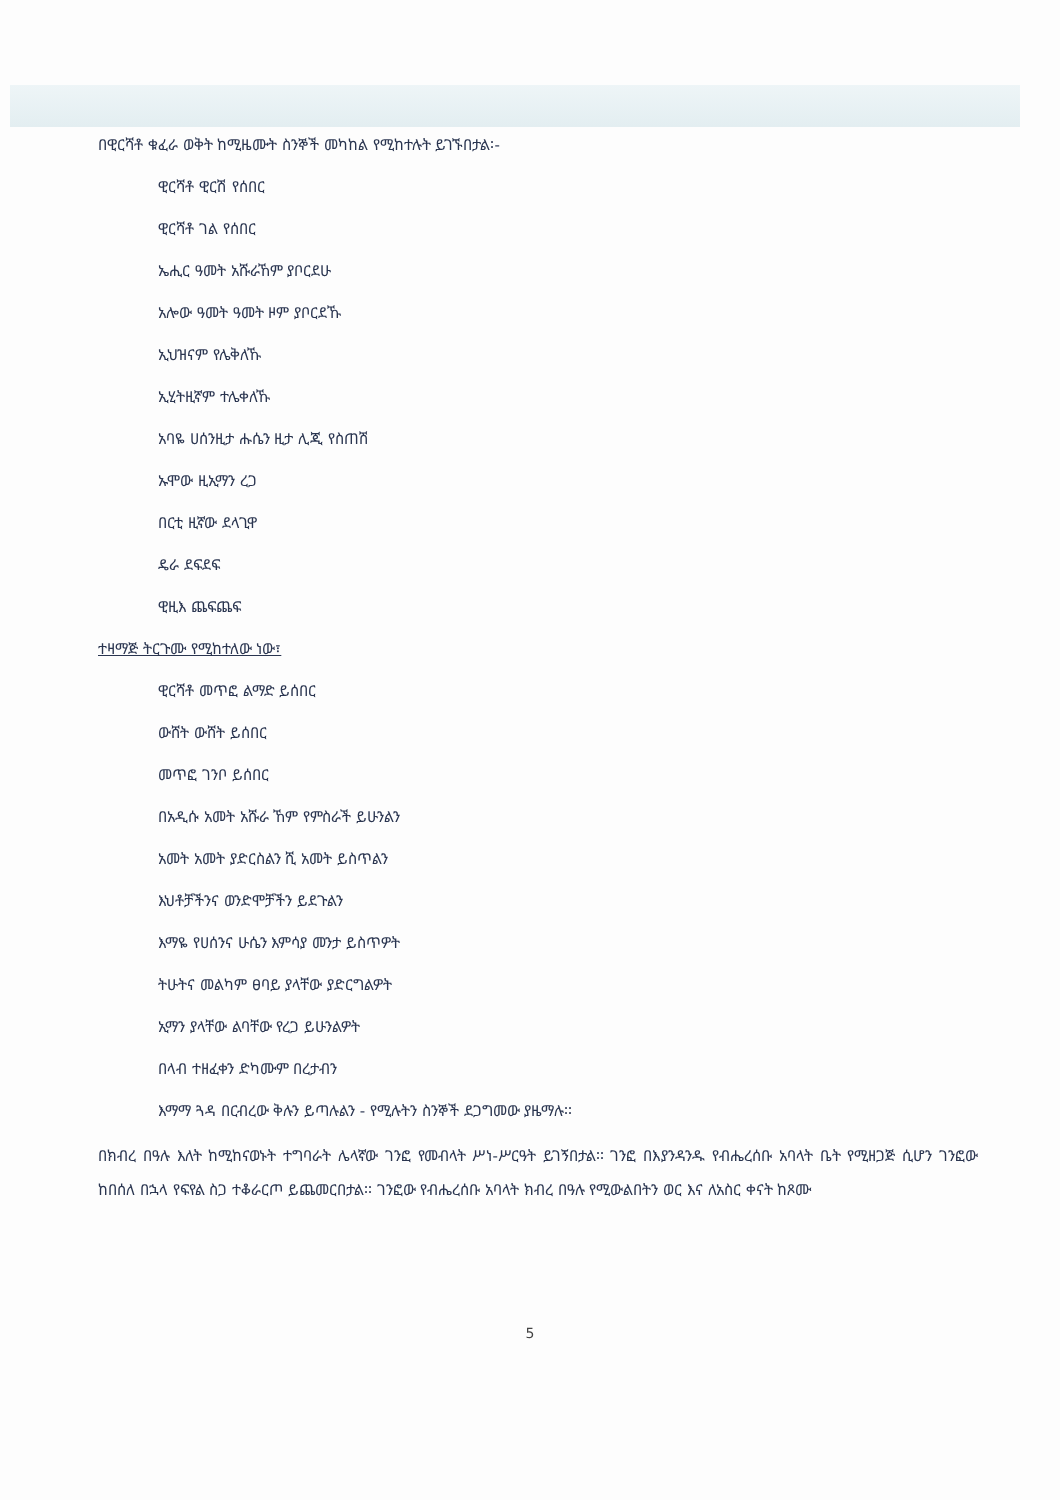በዊርሻቶ ቁፈራ ወቅት ከሚዜሙት ስንኞች መካከል የሚከተሉት ይገኙበታል፡-
ዊርሻቶ ዊርሽ የሰበር
ዊርሻቶ ገል የሰበር
ኤሒር ዓመት አሹራኸም ያቦርደሁ
አሎው ዓመት ዓመት ዞም ያቦርደኹ
ኢህዝናም የሌቅለኹ
ኢሂትዚኛም ተሌቀለኹ
አባዬ ሀሰንዚታ ሑሴን ዚታ ሊጂ የስጠሽ
ኡሞው ዚኢማን ረጋ
በርቲ ዚኛው ደላጊዋ
ዴራ ደፍደፍ
ዊዚእ ጨፍጨፍ
ተዛማጅ ትርጉሙ የሚከተለው ነው፣
ዊርሻቶ መጥፎ ልማድ ይሰበር
ውሸት ውሸት ይሰበር
መጥፎ ገንቦ ይሰበር
በአዲሱ አመት አሹራ ኸም የምስራች ይሁንልን
አመት አመት ያድርስልን ሺ አመት ይስጥልን
እህቶቻችንና ወንድሞቻችን ይደጉልን
እማዬ የሀሰንና ሁሴን እምሳያ መንታ ይስጥዎት
ትሁትና መልካም ፀባይ ያላቸው ያድርግልዎት
ኢማን ያላቸው ልባቸው የረጋ ይሁንልዎት
በላብ ተዘፈቀን ድካሙም በረታብን
እማማ ጓዳ በርብረው ቅሉን ይጣሉልን - የሚሉትን ስንኞች ደጋግመው ያዜማሉ፡፡
በክብረ በዓሉ እለት ከሚከናወኑት ተግባራት ሌላኛው ገንፎ የመብላት ሥነ-ሥርዓት ይገኝበታል፡፡ ገንፎ በእያንዳንዱ የብሔረሰቡ አባላት ቤት የሚዘጋጅ ሲሆን ገንፎው ከበሰለ በኋላ የፍየል ስጋ ተቆራርጦ ይጨመርበታል፡፡ ገንፎው የብሔረሰቡ አባላት ክብረ በዓሉ የሚውልበትን ወር እና ለአስር ቀናት ከጾሙ
5